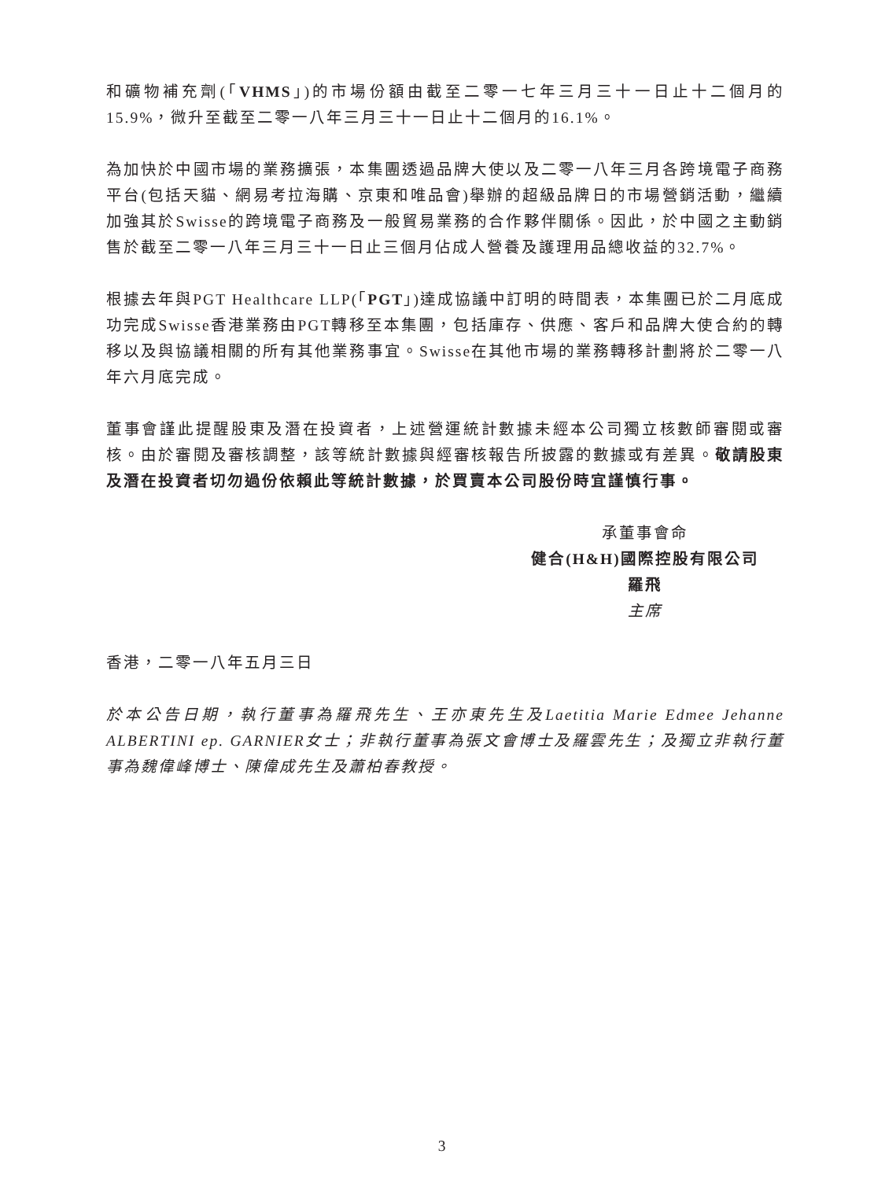和礦物補充劑(「VHMS」)的市場份額由截至二零一七年三月三十一日止十二個月的15.9%，微升至截至二零一八年三月三十一日止十二個月的16.1%。
為加快於中國市場的業務擴張，本集團透過品牌大使以及二零一八年三月各跨境電子商務平台(包括天貓、網易考拉海購、京東和唯品會)舉辦的超級品牌日的市場營銷活動，繼續加強其於Swisse的跨境電子商務及一般貿易業務的合作夥伴關係。因此，於中國之主動銷售於截至二零一八年三月三十一日止三個月佔成人營養及護理用品總收益的32.7%。
根據去年與PGT Healthcare LLP(「PGT」)達成協議中訂明的時間表，本集團已於二月底成功完成Swisse香港業務由PGT轉移至本集團，包括庫存、供應、客戶和品牌大使合約的轉移以及與協議相關的所有其他業務事宜。Swisse在其他市場的業務轉移計劃將於二零一八年六月底完成。
董事會謹此提醒股東及潛在投資者，上述營運統計數據未經本公司獨立核數師審閱或審核。由於審閱及審核調整，該等統計數據與經審核報告所披露的數據或有差異。敬請股東及潛在投資者切勿過份依賴此等統計數據，於買賣本公司股份時宜謹慎行事。
承董事會命
健合(H&H)國際控股有限公司
羅飛
主席
香港，二零一八年五月三日
於本公告日期，執行董事為羅飛先生、王亦東先生及Laetitia Marie Edmee Jehanne ALBERTINI ep. GARNIER女士；非執行董事為張文會博士及羅雲先生；及獨立非執行董事為魏偉峰博士、陳偉成先生及蕭柏春教授。
3